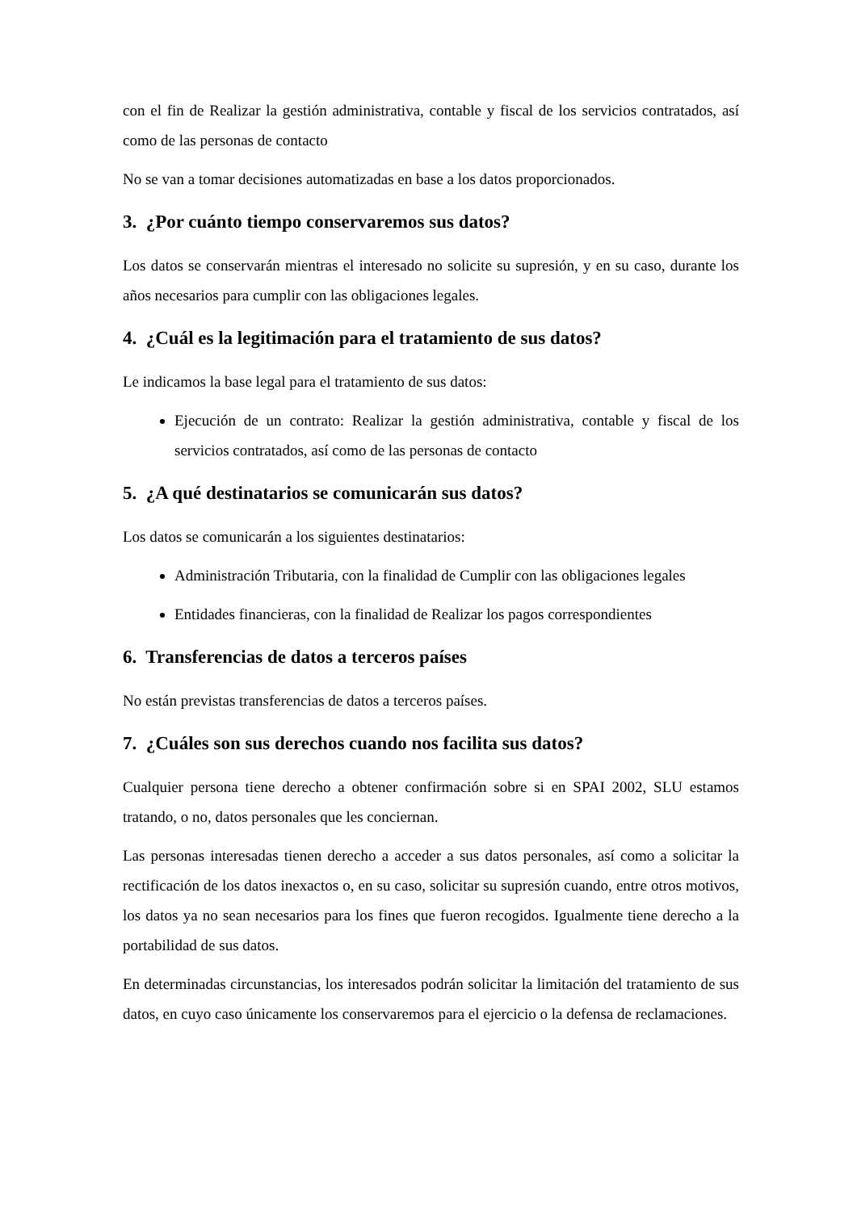con el fin de Realizar la gestión administrativa, contable y fiscal de los servicios contratados, así como de las personas de contacto
No se van a tomar decisiones automatizadas en base a los datos proporcionados.
3. ¿Por cuánto tiempo conservaremos sus datos?
Los datos se conservarán mientras el interesado no solicite su supresión, y en su caso, durante los años necesarios para cumplir con las obligaciones legales.
4. ¿Cuál es la legitimación para el tratamiento de sus datos?
Le indicamos la base legal para el tratamiento de sus datos:
Ejecución de un contrato: Realizar la gestión administrativa, contable y fiscal de los servicios contratados, así como de las personas de contacto
5. ¿A qué destinatarios se comunicarán sus datos?
Los datos se comunicarán a los siguientes destinatarios:
Administración Tributaria, con la finalidad de Cumplir con las obligaciones legales
Entidades financieras, con la finalidad de Realizar los pagos correspondientes
6. Transferencias de datos a terceros países
No están previstas transferencias de datos a terceros países.
7. ¿Cuáles son sus derechos cuando nos facilita sus datos?
Cualquier persona tiene derecho a obtener confirmación sobre si en SPAI 2002, SLU estamos tratando, o no, datos personales que les conciernan.
Las personas interesadas tienen derecho a acceder a sus datos personales, así como a solicitar la rectificación de los datos inexactos o, en su caso, solicitar su supresión cuando, entre otros motivos, los datos ya no sean necesarios para los fines que fueron recogidos. Igualmente tiene derecho a la portabilidad de sus datos.
En determinadas circunstancias, los interesados podrán solicitar la limitación del tratamiento de sus datos, en cuyo caso únicamente los conservaremos para el ejercicio o la defensa de reclamaciones.